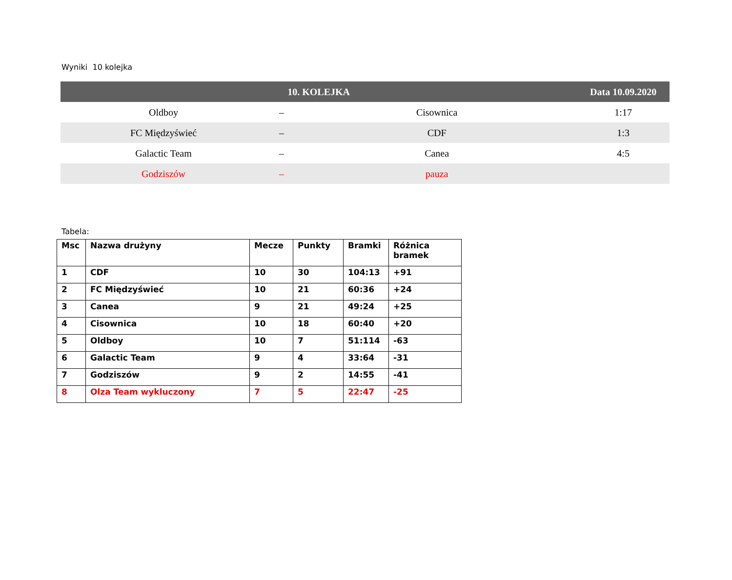Wyniki 10 kolejka
| 10. KOLEJKA | | | Data 10.09.2020 |
| --- | --- | --- | --- |
| Oldboy | – | Cisownica | 1:17 |
| FC Międzyświeć | – | CDF | 1:3 |
| Galactic Team | – | Canea | 4:5 |
| Godziszów | – | pauza | |
Tabela:
| Msc | Nazwa drużyny | Mecze | Punkty | Bramki | Różnica bramek |
| --- | --- | --- | --- | --- | --- |
| 1 | CDF | 10 | 30 | 104:13 | +91 |
| 2 | FC Międzyświeć | 10 | 21 | 60:36 | +24 |
| 3 | Canea | 9 | 21 | 49:24 | +25 |
| 4 | Cisownica | 10 | 18 | 60:40 | +20 |
| 5 | Oldboy | 10 | 7 | 51:114 | -63 |
| 6 | Galactic Team | 9 | 4 | 33:64 | -31 |
| 7 | Godziszów | 9 | 2 | 14:55 | -41 |
| 8 | Olza Team wykluczony | 7 | 5 | 22:47 | -25 |